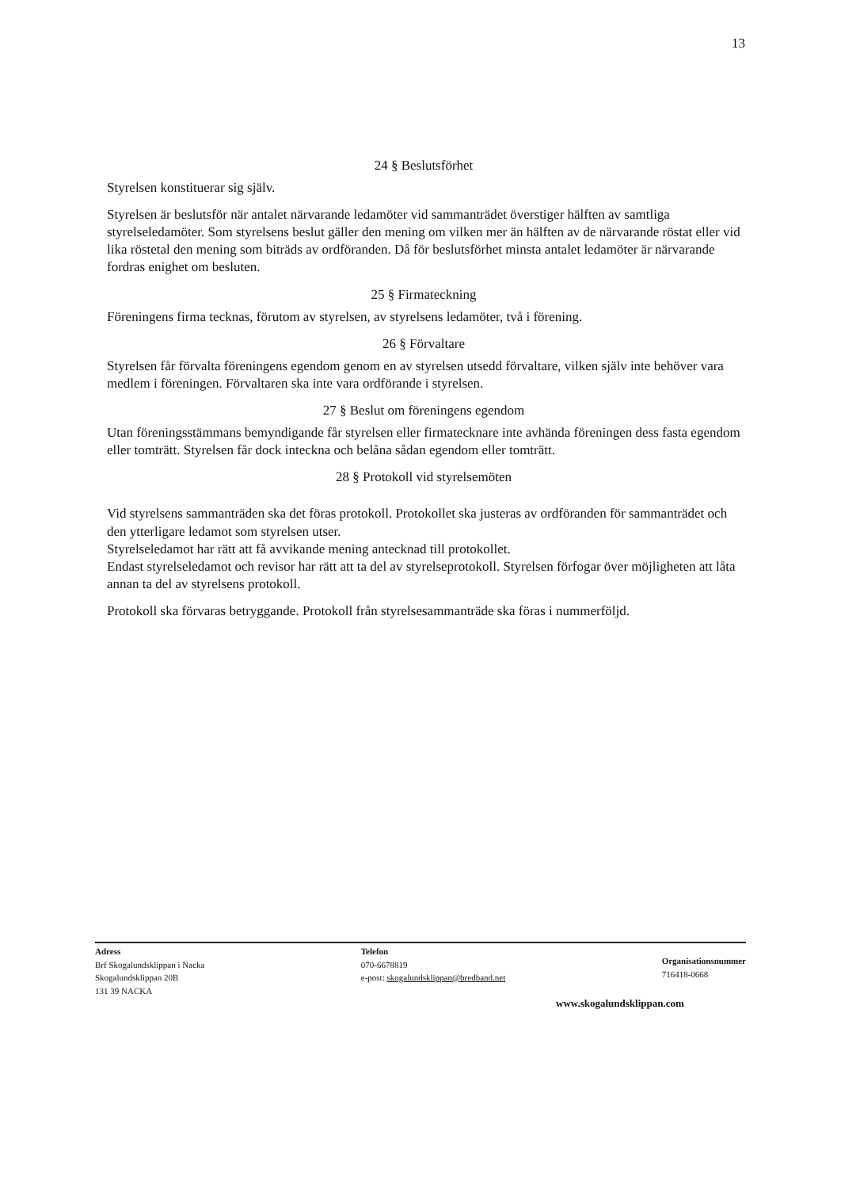13
24 § Beslutsförhet
Styrelsen konstituerar sig själv.
Styrelsen är beslutsför när antalet närvarande ledamöter vid sammanträdet överstiger hälften av samtliga styrelseledamöter. Som styrelsens beslut gäller den mening om vilken mer än hälften av de närvarande röstat eller vid lika röstetal den mening som biträds av ordföranden. Då för beslutsförhet minsta antalet ledamöter är närvarande fordras enighet om besluten.
25 § Firmateckning
Föreningens firma tecknas, förutom av styrelsen, av styrelsens ledamöter, två i förening.
26 § Förvaltare
Styrelsen får förvalta föreningens egendom genom en av styrelsen utsedd förvaltare, vilken själv inte behöver vara medlem i föreningen. Förvaltaren ska inte vara ordförande i styrelsen.
27 § Beslut om föreningens egendom
Utan föreningsstämmans bemyndigande får styrelsen eller firmatecknare inte avhända föreningen dess fasta egendom eller tomträtt. Styrelsen får dock inteckna och belåna sådan egendom eller tomträtt.
28 § Protokoll vid styrelsemöten
Vid styrelsens sammanträden ska det föras protokoll. Protokollet ska justeras av ordföranden för sammanträdet och den ytterligare ledamot som styrelsen utser.
Styrelseledamot har rätt att få avvikande mening antecknad till protokollet.
Endast styrelseledamot och revisor har rätt att ta del av styrelseprotokoll. Styrelsen förfogar över möjligheten att låta annan ta del av styrelsens protokoll.
Protokoll ska förvaras betryggande. Protokoll från styrelsesammanträde ska föras i nummerföljd.
Adress
Brf Skogalundsklippan i Nacka
Skogalundsklippan 20B
131 39 NACKA
Telefon
070-6678819
e-post: skogalundsklippan@bredband.net
Organisationsnummer
716418-0668
www.skogalundsklippan.com